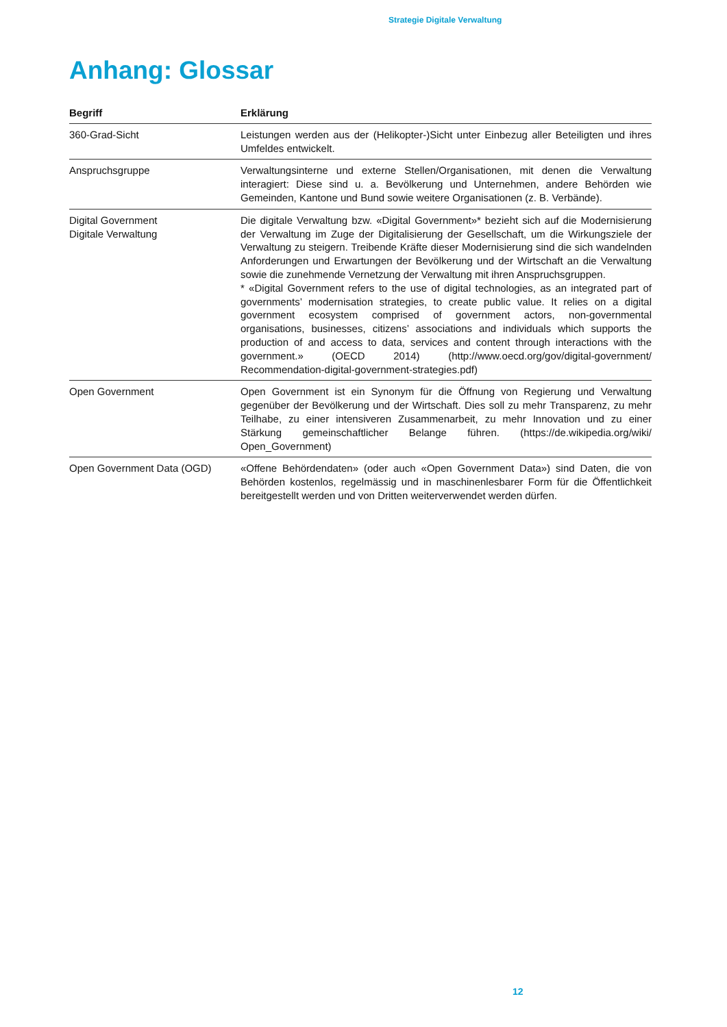Strategie Digitale Verwaltung
Anhang: Glossar
| Begriff | Erklärung |
| --- | --- |
| 360-Grad-Sicht | Leistungen werden aus der (Helikopter-)Sicht unter Einbezug aller Beteiligten und ihres Umfeldes entwickelt. |
| Anspruchsgruppe | Verwaltungsinterne und externe Stellen/Organisationen, mit denen die Verwaltung interagiert: Diese sind u. a. Bevölkerung und Unternehmen, andere Behörden wie Gemeinden, Kantone und Bund sowie weitere Organisationen (z. B. Verbände). |
| Digital Government Digitale Verwaltung | Die digitale Verwaltung bzw. «Digital Government»* bezieht sich auf die Modernisierung der Verwaltung im Zuge der Digitalisierung der Gesellschaft, um die Wirkungsziele der Verwaltung zu steigern. Treibende Kräfte dieser Modernisierung sind die sich wandelnden Anforderungen und Erwartungen der Bevölkerung und der Wirtschaft an die Verwaltung sowie die zunehmende Vernetzung der Verwaltung mit ihren Anspruchsgruppen. * «Digital Government refers to the use of digital technologies, as an integrated part of governments’ modernisation strategies, to create public value. It relies on a digital government ecosystem comprised of government actors, non-governmental organisations, businesses, citizens’ associations and individuals which supports the production of and access to data, services and content through interactions with the government.» (OECD 2014) (http://www.oecd.org/gov/digital-government/ Recommendation-digital-government-strategies.pdf) |
| Open Government | Open Government ist ein Synonym für die Öffnung von Regierung und Verwaltung gegenüber der Bevölkerung und der Wirtschaft. Dies soll zu mehr Transparenz, zu mehr Teilhabe, zu einer intensiveren Zusammenarbeit, zu mehr Innovation und zu einer Stärkung gemeinschaftlicher Belange führen. (https://de.wikipedia.org/wiki/ Open_Government) |
| Open Government Data (OGD) | «Offene Behördendaten» (oder auch «Open Government Data») sind Daten, die von Behörden kostenlos, regelmässig und in maschinenlesbarer Form für die Öffentlichkeit bereitgestellt werden und von Dritten weiterverwendet werden dürfen. |
12